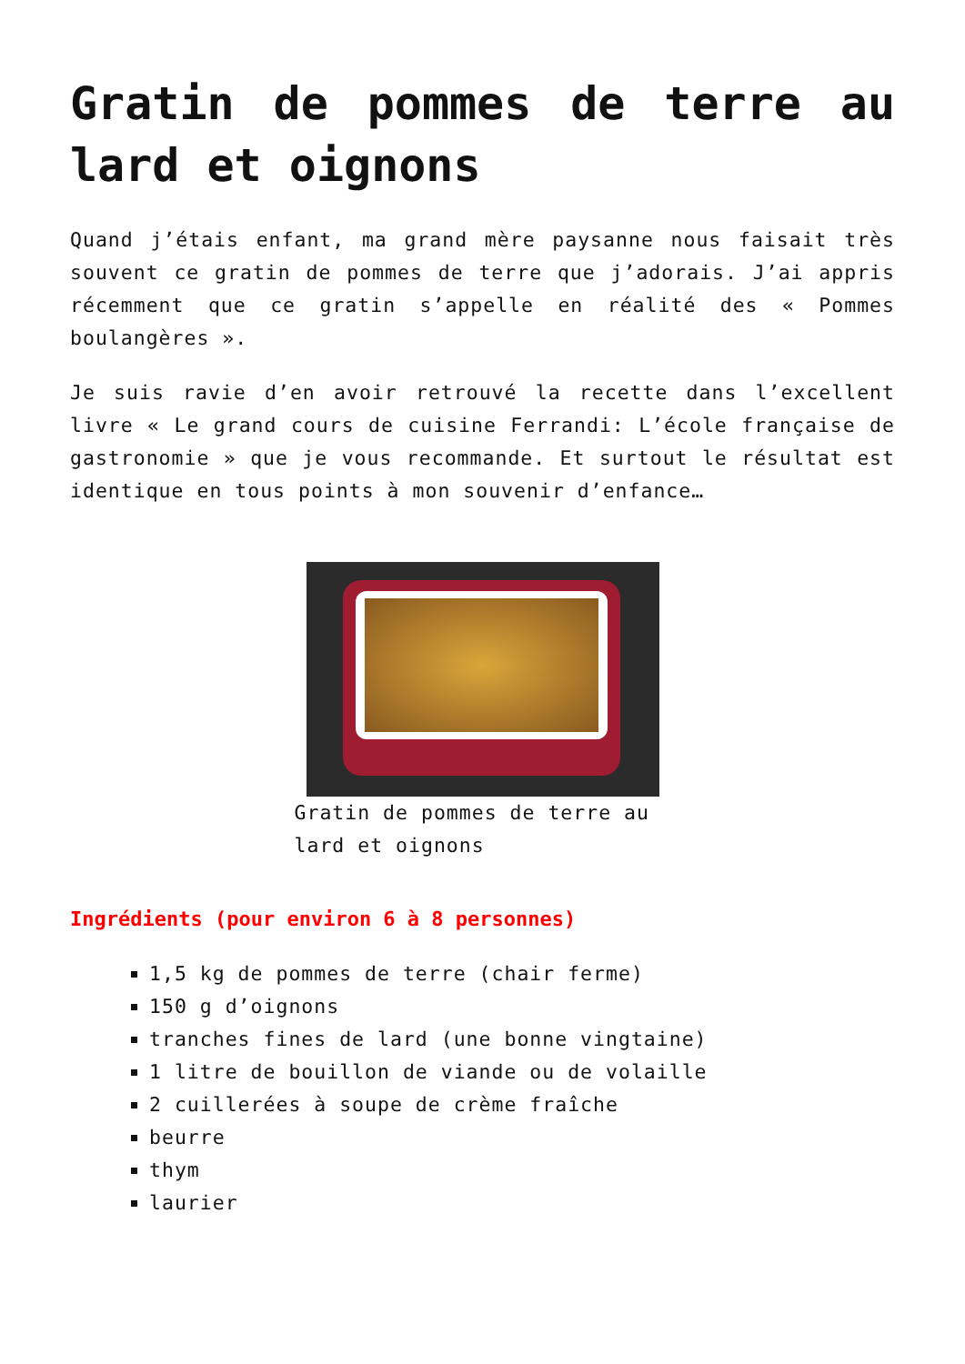Gratin de pommes de terre au lard et oignons
Quand j’étais enfant, ma grand mère paysanne nous faisait très souvent ce gratin de pommes de terre que j’adorais. J’ai appris récemment que ce gratin s’appelle en réalité des « Pommes boulangères ».
Je suis ravie d’en avoir retrouvé la recette dans l’excellent livre « Le grand cours de cuisine Ferrandi: L’école française de gastronomie » que je vous recommande. Et surtout le résultat est identique en tous points à mon souvenir d’enfance…
Gratin de pommes de terre au lard et oignons
Ingrédients (pour environ 6 à 8 personnes)
1,5 kg de pommes de terre (chair ferme)
150 g d’oignons
tranches fines de lard (une bonne vingtaine)
1 litre de bouillon de viande ou de volaille
2 cuillerées à soupe de crème fraîche
beurre
thym
laurier